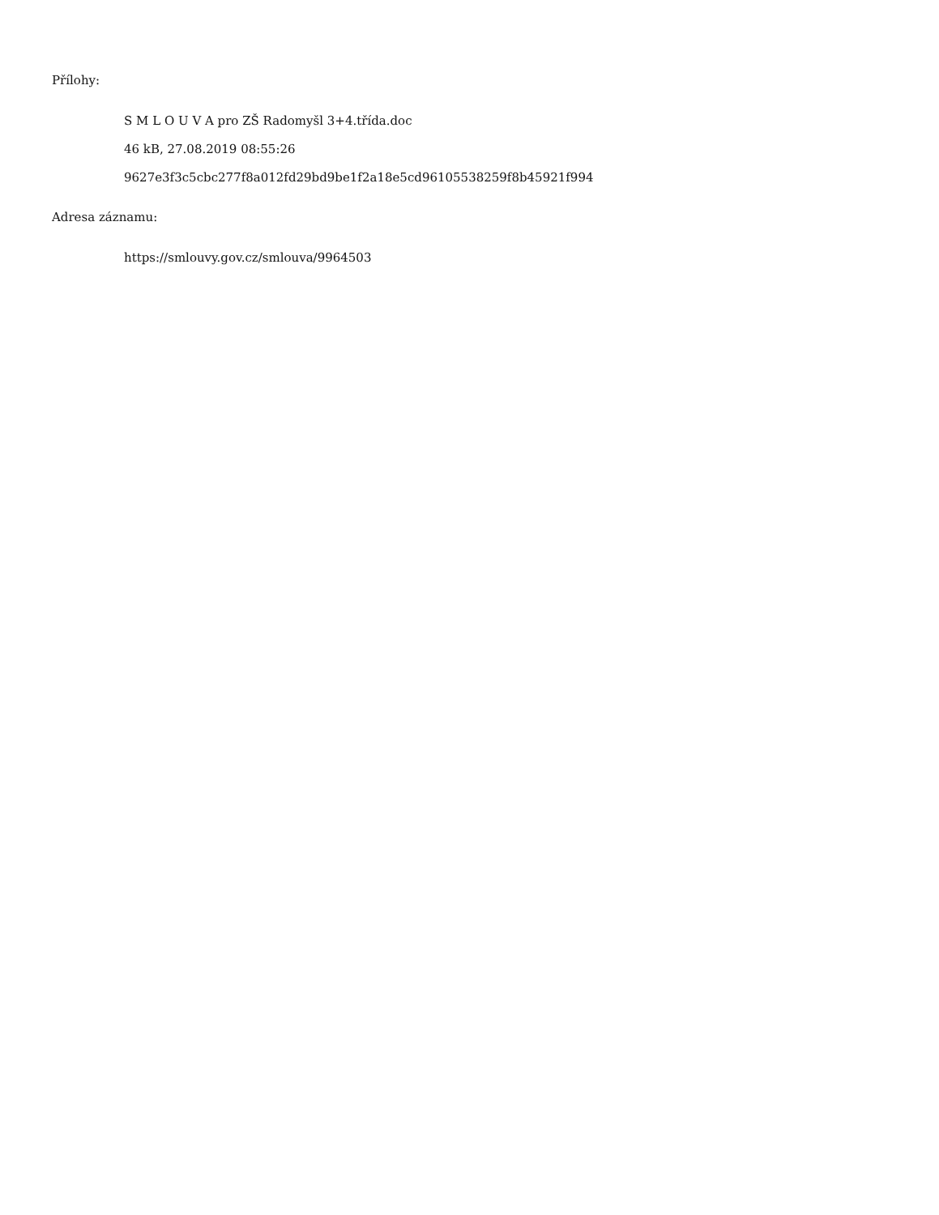Přílohy:
S M L O U V A pro ZŠ Radomyšl 3+4.třída.doc
46 kB, 27.08.2019 08:55:26
9627e3f3c5cbc277f8a012fd29bd9be1f2a18e5cd96105538259f8b45921f994
Adresa záznamu:
https://smlouvy.gov.cz/smlouva/9964503